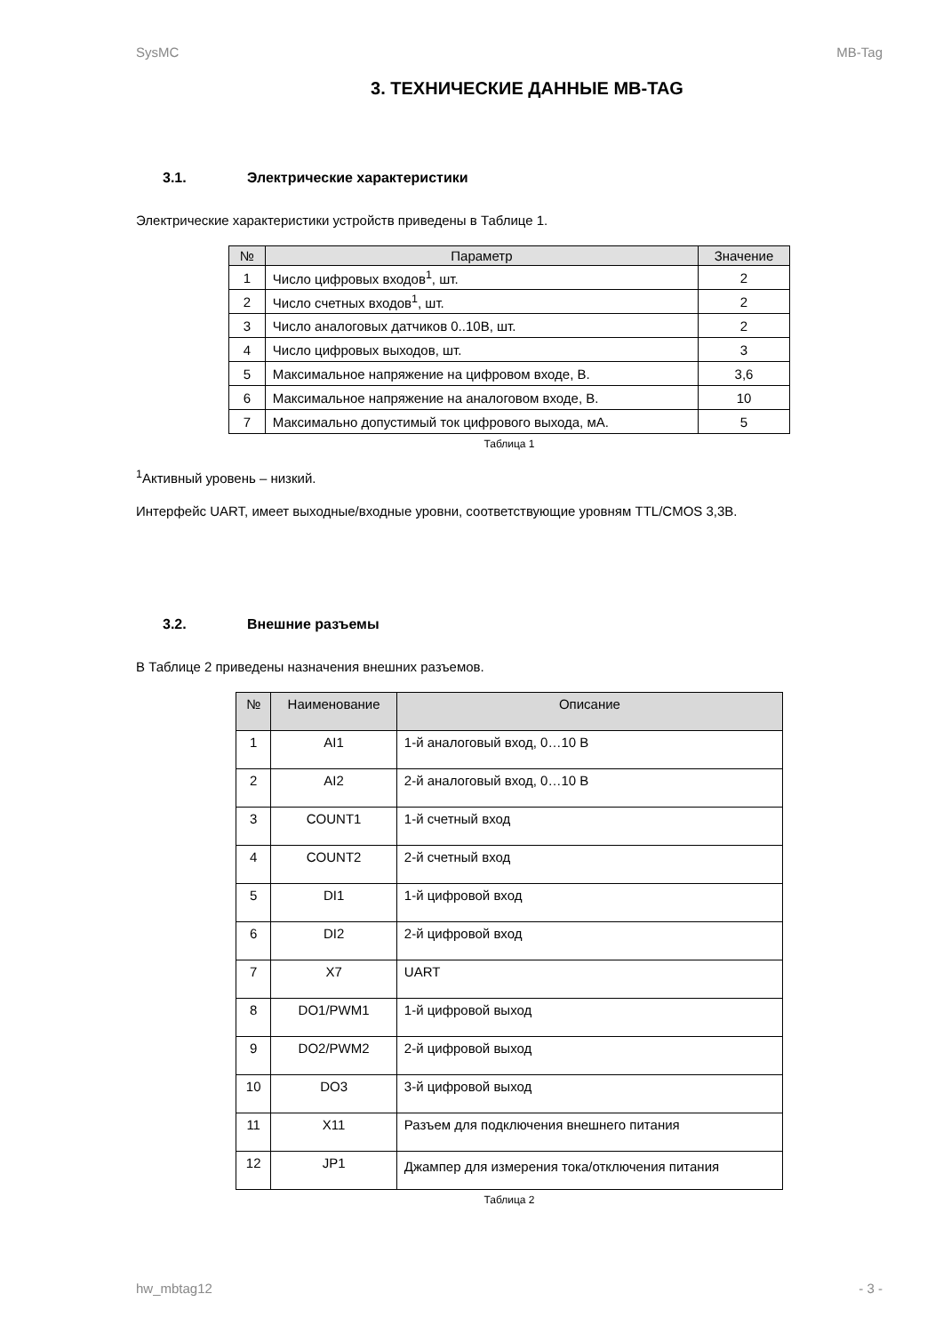SysMC MB-Tag
3. ТЕХНИЧЕСКИЕ ДАННЫЕ MB-TAG
3.1. Электрические характеристики
Электрические характеристики устройств приведены в Таблице 1.
| № | Параметр | Значение |
| --- | --- | --- |
| 1 | Число цифровых входов<sup>1</sup>, шт. | 2 |
| 2 | Число счетных входов<sup>1</sup>, шт. | 2 |
| 3 | Число аналоговых датчиков 0..10В, шт. | 2 |
| 4 | Число цифровых выходов, шт. | 3 |
| 5 | Максимальное напряжение на цифровом входе, В. | 3,6 |
| 6 | Максимальное напряжение на аналоговом входе, В. | 10 |
| 7 | Максимально допустимый ток цифрового выхода, мА. | 5 |
Таблица 1
<sup>1</sup> Активный уровень – низкий.
Интерфейс UART, имеет выходные/входные уровни, соответствующие уровням TTL/CMOS 3,3В.
3.2. Внешние разъемы
В Таблице 2 приведены назначения внешних разъемов.
| № | Наименование | Описание |
| --- | --- | --- |
| 1 | AI1 | 1-й аналоговый вход, 0…10 В |
| 2 | AI2 | 2-й аналоговый вход, 0…10 В |
| 3 | COUNT1 | 1-й счетный вход |
| 4 | COUNT2 | 2-й счетный вход |
| 5 | DI1 | 1-й цифровой вход |
| 6 | DI2 | 2-й цифровой вход |
| 7 | X7 | UART |
| 8 | DO1/PWM1 | 1-й цифровой выход |
| 9 | DO2/PWM2 | 2-й цифровой выход |
| 10 | DO3 | 3-й цифровой выход |
| 11 | X11 | Разъем для подключения внешнего питания |
| 12 | JP1 | Джампер для измерения тока/отключения питания |
Таблица 2
hw_mbtag12 - 3 -